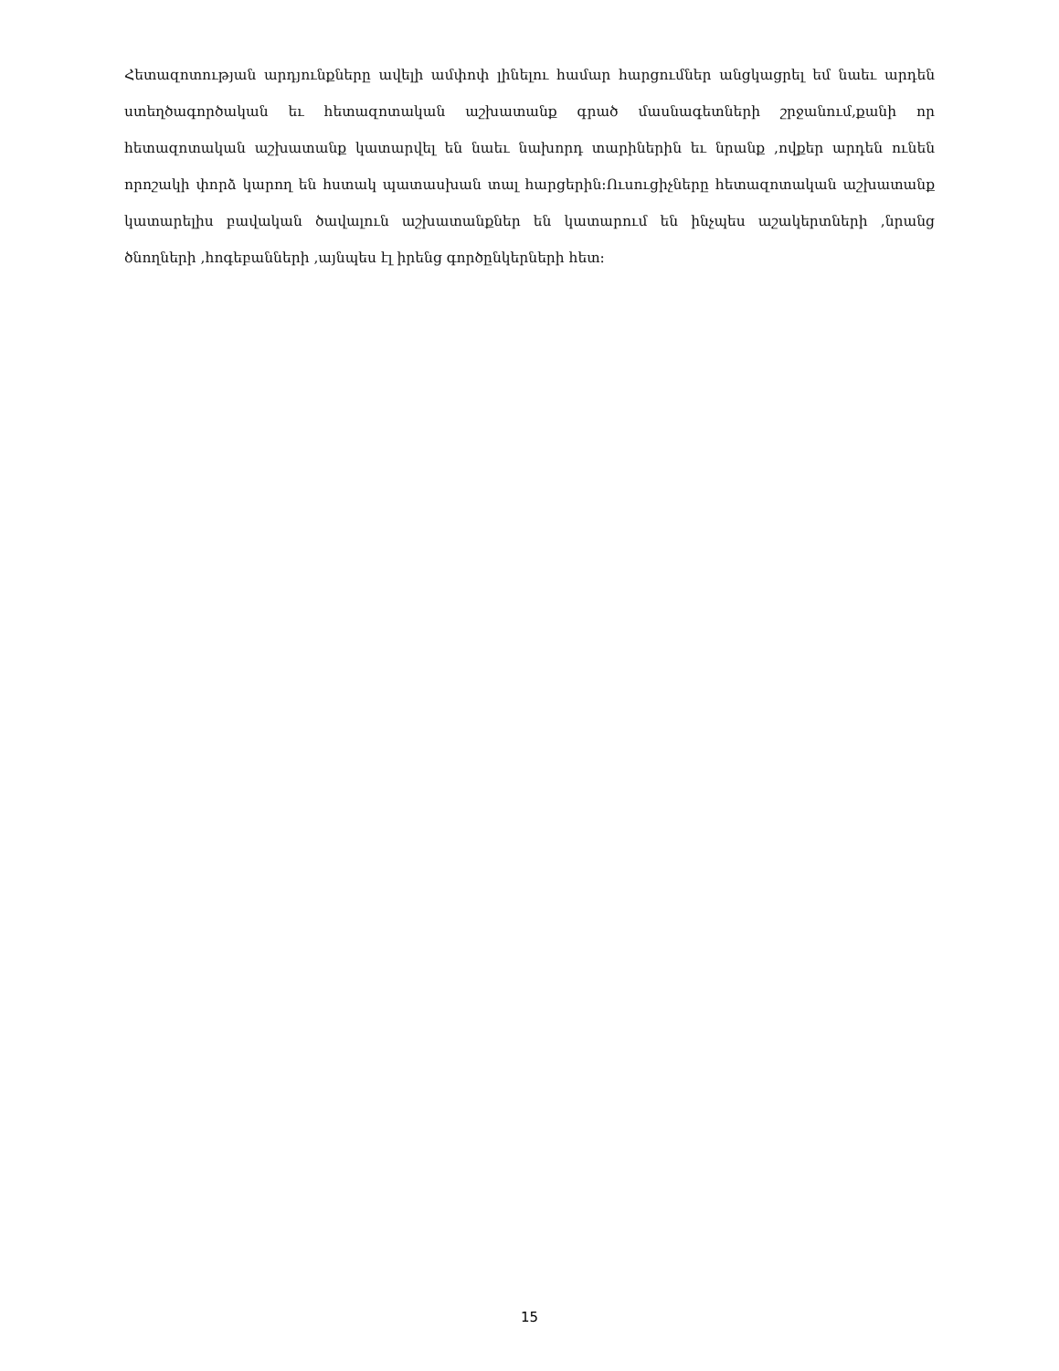Հետազոտության արդյունքները ավելի ամփոփ լինելու համար հարցումներ անցկացրել եմ նաեւ արդեն ստեղծագործական եւ հետազոտական աշխատանք գրած մասնագետների շրջանում,քանի որ հետազոտական աշխատանք կատարվել են նաեւ նախորդ տարիներին եւ նրանք ,ովքեր արդեն ունեն որոշակի փորձ կարող են հստակ պատասխան տալ հարցերին։Ուսուցիչները հետազոտական աշխատանք կատարելիս բավական ծավալուն աշխատանքներ են կատարում են ինչպես աշակերտների ,նրանց ծնողների ,հոգեբանների ,այնպես էլ իրենց գործընկերների հետ։
15